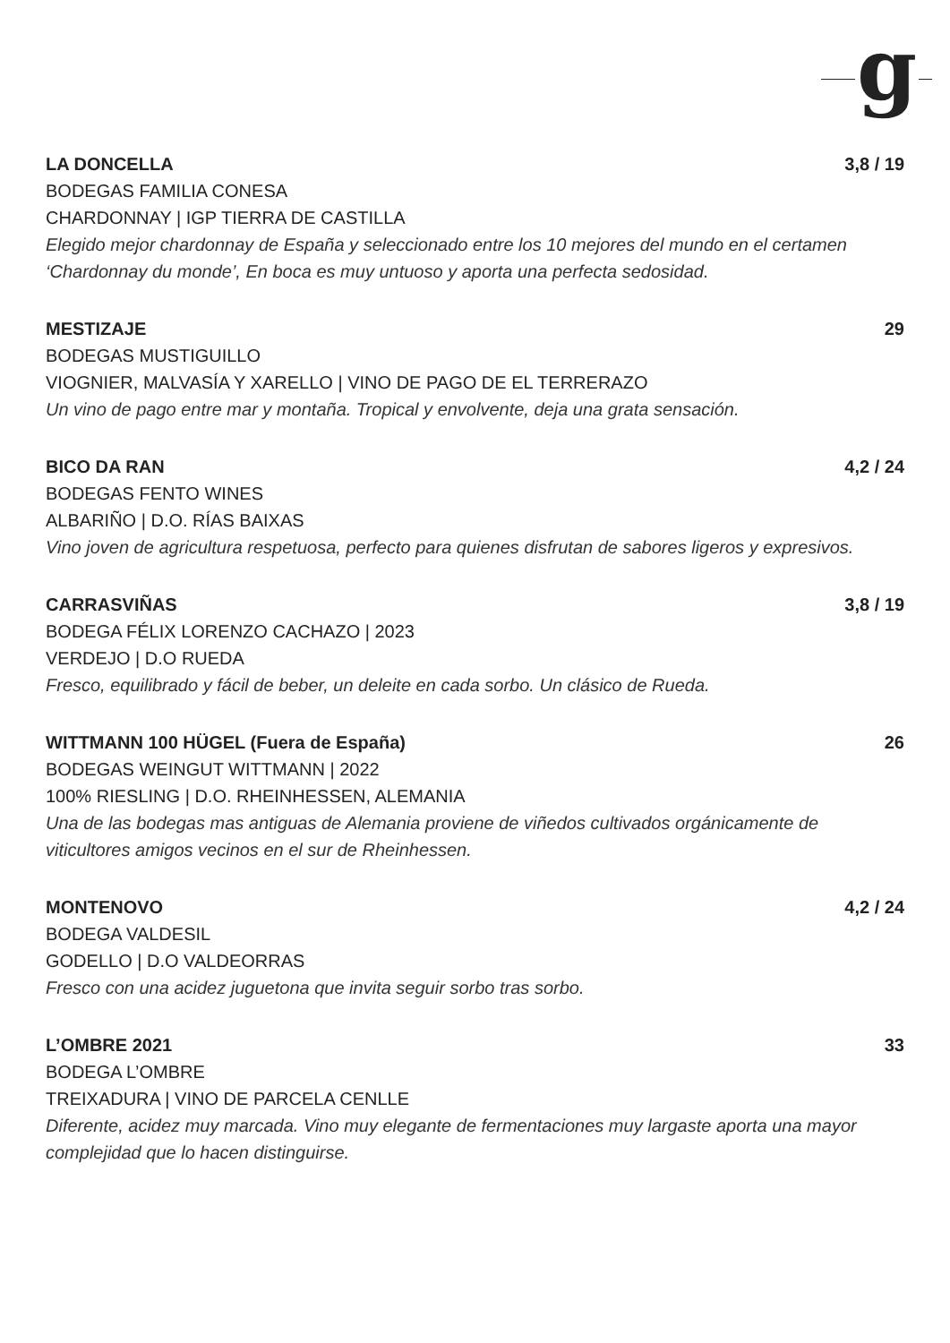g
LA DONCELLA 3,8 / 19
BODEGAS FAMILIA CONESA
CHARDONNAY | IGP TIERRA DE CASTILLA
Elegido mejor chardonnay de España y seleccionado entre los 10 mejores del mundo en el certamen ‘Chardonnay du monde’, En boca es muy untuoso y aporta una perfecta sedosidad.
MESTIZAJE 29
BODEGAS MUSTIGUILLO
VIOGNIER, MALVASÍA Y XARELLO | VINO DE PAGO DE EL TERRERAZO
Un vino de pago entre mar y montaña. Tropical y envolvente, deja una grata sensación.
BICO DA RAN 4,2 / 24
BODEGAS FENTO WINES
ALBARIÑO | D.O. RÍAS BAIXAS
Vino joven de agricultura respetuosa, perfecto para quienes disfrutan de sabores ligeros y expresivos.
CARRASVIÑAS 3,8 / 19
BODEGA FÉLIX LORENZO CACHAZO | 2023
VERDEJO | D.O RUEDA
Fresco, equilibrado y fácil de beber, un deleite en cada sorbo. Un clásico de Rueda.
WITTMANN 100 HÜGEL (Fuera de España) 26
BODEGAS WEINGUT WITTMANN | 2022
100% RIESLING | D.O. RHEINHESSEN, ALEMANIA
Una de las bodegas mas antiguas de Alemania proviene de viñedos cultivados orgánicamente de viticultores amigos vecinos en el sur de Rheinhessen.
MONTENOVO 4,2 / 24
BODEGA VALDESIL
GODELLO | D.O VALDEORRAS
Fresco con una acidez juguetona que invita seguir sorbo tras sorbo.
L’OMBRE 2021 33
BODEGA L’OMBRE
TREIXADURA | VINO DE PARCELA CENLLE
Diferente, acidez muy marcada. Vino muy elegante de fermentaciones muy largaste aporta una mayor complejidad que lo hacen distinguirse.